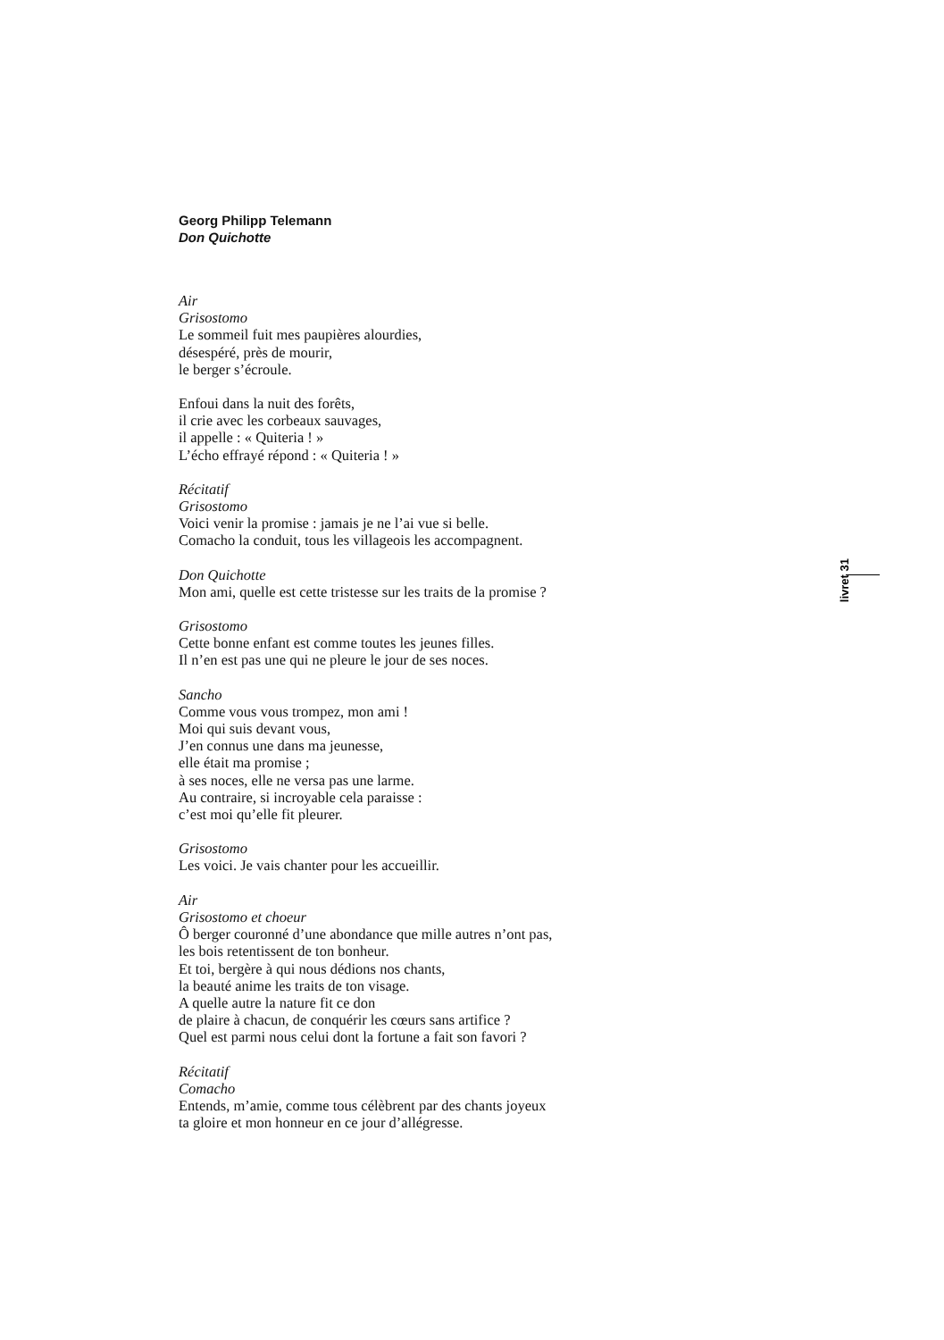Georg Philipp Telemann
Don Quichotte
Air
Grisostomo
Le sommeil fuit mes paupières alourdies,
désespéré, près de mourir,
le berger s’écroule.
Enfoui dans la nuit des forêts,
il crie avec les corbeaux sauvages,
il appelle : « Quiteria ! »
L’écho effrayé répond : « Quiteria ! »
Récitatif
Grisostomo
Voici venir la promise : jamais je ne l’ai vue si belle.
Comacho la conduit, tous les villageois les accompagnent.
Don Quichotte
Mon ami, quelle est cette tristesse sur les traits de la promise ?
Grisostomo
Cette bonne enfant est comme toutes les jeunes filles.
Il n’en est pas une qui ne pleure le jour de ses noces.
Sancho
Comme vous vous trompez, mon ami !
Moi qui suis devant vous,
J’en connus une dans ma jeunesse,
elle était ma promise ;
à ses noces, elle ne versa pas une larme.
Au contraire, si incroyable cela paraisse :
c’est moi qu’elle fit pleurer.
Grisostomo
Les voici. Je vais chanter pour les accueillir.
Air
Grisostomo et choeur
Ô berger couronné d’une abondance que mille autres n’ont pas,
les bois retentissent de ton bonheur.
Et toi, bergère à qui nous dédions nos chants,
la beauté anime les traits de ton visage.
A quelle autre la nature fit ce don
de plaire à chacun, de conquérir les cœurs sans artifice ?
Quel est parmi nous celui dont la fortune a fait son favori ?
Récitatif
Comacho
Entends, m’amie, comme tous célèbrent par des chants joyeux
ta gloire et mon honneur en ce jour d’allégresse.
livret 31